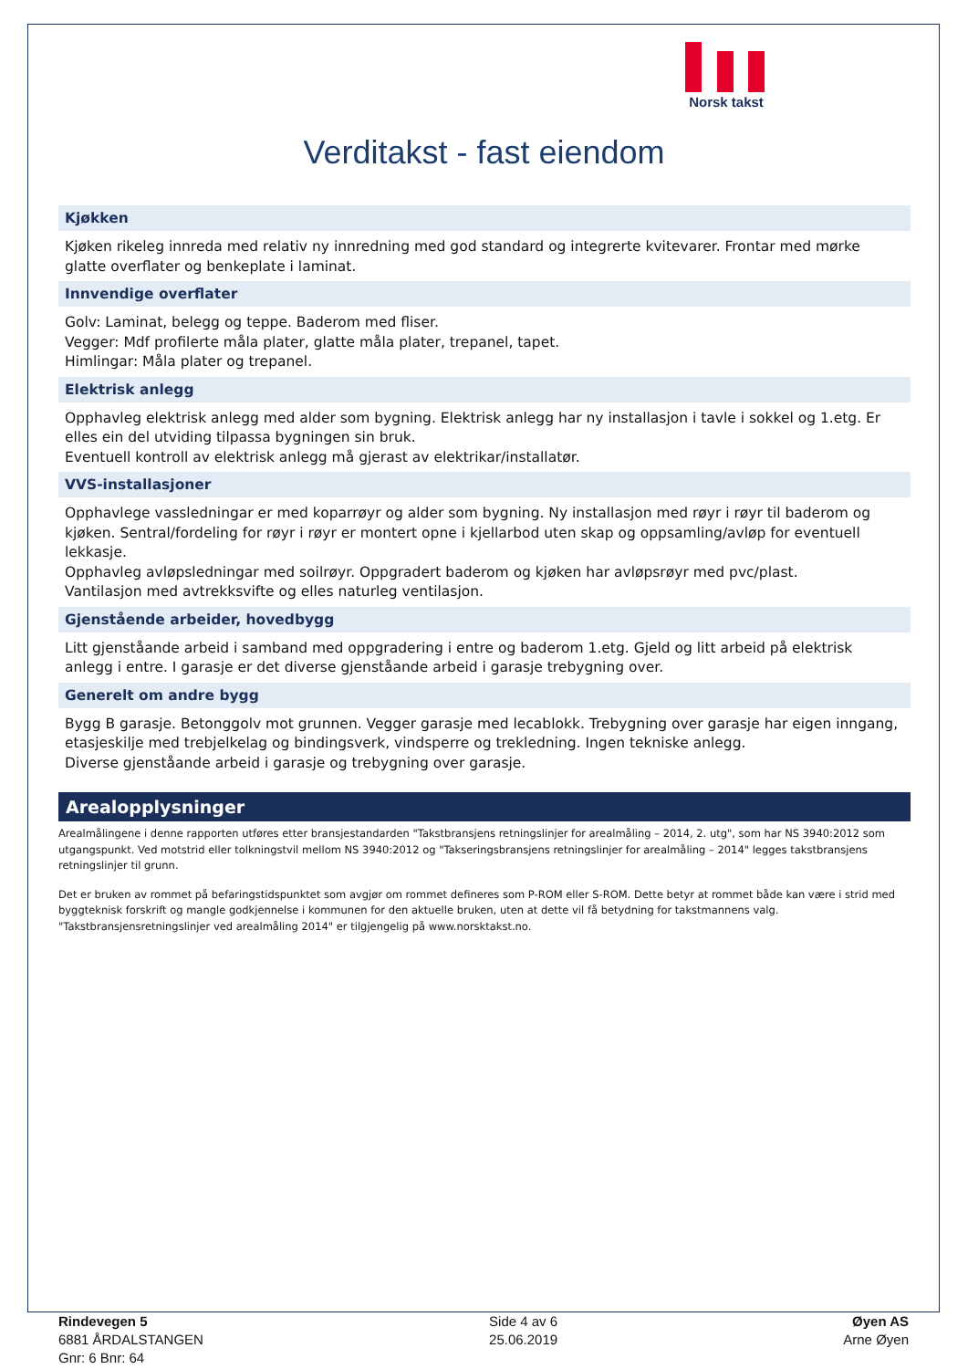Norsk takst
Verditakst - fast eiendom
Kjøkken
Kjøken rikeleg innreda med relativ ny innredning med god standard og integrerte kvitevarer. Frontar med mørke glatte overflater og benkeplate i laminat.
Innvendige overflater
Golv: Laminat, belegg og teppe. Baderom med fliser.
Vegger: Mdf profilerte måla plater, glatte måla plater, trepanel, tapet.
Himlingar: Måla plater og trepanel.
Elektrisk anlegg
Opphavleg elektrisk anlegg med alder som bygning. Elektrisk anlegg har ny installasjon i tavle i sokkel og 1.etg. Er elles ein del utviding tilpassa bygningen sin bruk.
Eventuell kontroll av elektrisk anlegg må gjerast av elektrikar/installatør.
VVS-installasjoner
Opphavlege vassledningar er med koparrøyr og alder som bygning. Ny installasjon med røyr i røyr til baderom og kjøken. Sentral/fordeling for røyr i røyr er montert opne i kjellarbod uten skap og oppsamling/avløp for eventuell lekkasje.
Opphavleg avløpsledningar med soilrøyr. Oppgradert baderom og kjøken har avløpsrøyr med pvc/plast.
Vantilasjon med avtrekksvifte og elles naturleg ventilasjon.
Gjenstående arbeider, hovedbygg
Litt gjenståande arbeid i samband med oppgradering i entre og baderom 1.etg. Gjeld og litt arbeid på elektrisk anlegg i entre. I garasje er det diverse gjenståande arbeid i garasje trebygning over.
Generelt om andre bygg
Bygg B garasje. Betonggolv mot grunnen. Vegger garasje med lecablokk. Trebygning over garasje har eigen inngang, etasjeskilje med trebjelkelag og bindingsverk, vindsperre og trekledning. Ingen tekniske anlegg.
Diverse gjenståande arbeid i garasje og trebygning over garasje.
Arealopplysninger
Arealmålingene i denne rapporten utføres etter bransjestandarden "Takstbransjens retningslinjer for arealmåling – 2014, 2. utg", som har NS 3940:2012 som utgangspunkt. Ved motstrid eller tolkningstvil mellom NS 3940:2012 og "Takseringsbransjens retningslinjer for arealmåling – 2014" legges takstbransjens retningslinjer til grunn.
Det er bruken av rommet på befaringstidspunktet som avgjør om rommet defineres som P-ROM eller S-ROM. Dette betyr at rommet både kan være i strid med byggteknisk forskrift og mangle godkjennelse i kommunen for den aktuelle bruken, uten at dette vil få betydning for takstmannens valg.
"Takstbransjensretningslinjer ved arealmåling 2014" er tilgjengelig på www.norsktakst.no.
Rindevegen 5
6881 ÅRDALSTANGEN
Gnr: 6 Bnr: 64
Side 4 av 6
25.06.2019
Øyen AS
Arne Øyen